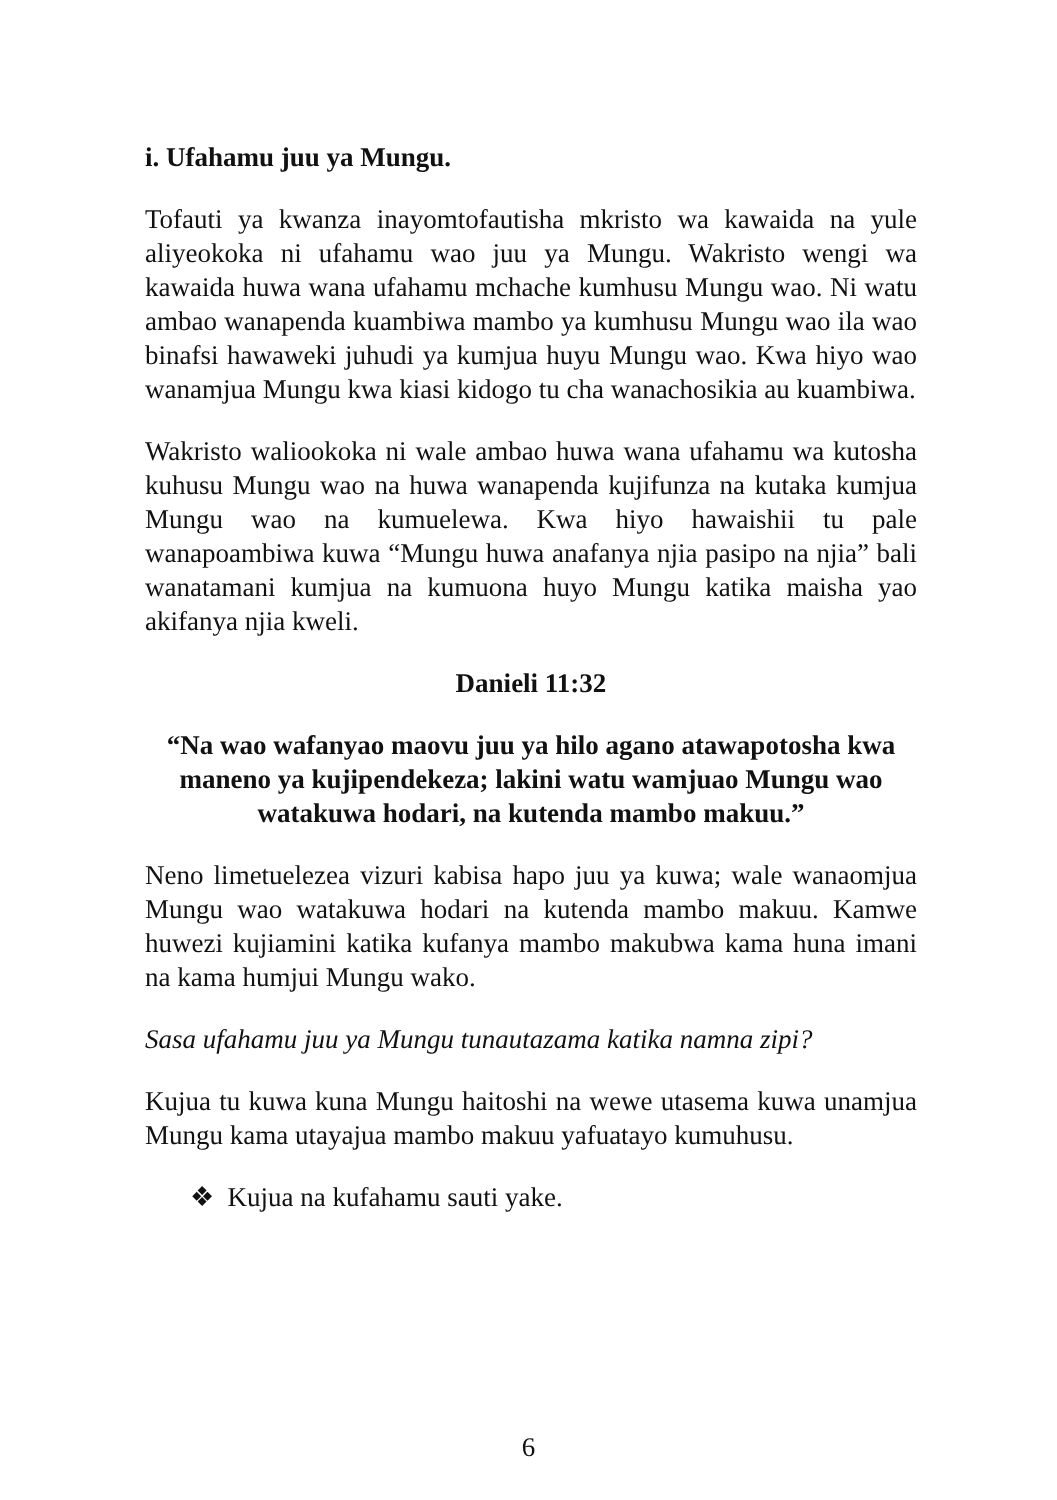i. Ufahamu juu ya Mungu.
Tofauti ya kwanza inayomtofautisha mkristo wa kawaida na yule aliyeokoka ni ufahamu wao juu ya Mungu. Wakristo wengi wa kawaida huwa wana ufahamu mchache kumhusu Mungu wao. Ni watu ambao wanapenda kuambiwa mambo ya kumhusu Mungu wao ila wao binafsi hawaweki juhudi ya kumjua huyu Mungu wao. Kwa hiyo wao wanamjua Mungu kwa kiasi kidogo tu cha wanachosikia au kuambiwa.
Wakristo waliookoka ni wale ambao huwa wana ufahamu wa kutosha kuhusu Mungu wao na huwa wanapenda kujifunza na kutaka kumjua Mungu wao na kumuelewa. Kwa hiyo hawaishii tu pale wanapoambiwa kuwa “Mungu huwa anafanya njia pasipo na njia” bali wanatamani kumjua na kumuona huyo Mungu katika maisha yao akifanya njia kweli.
Danieli 11:32
“Na wao wafanyao maovu juu ya hilo agano atawapotosha kwa maneno ya kujipendekeza; lakini watu wamjuao Mungu wao watakuwa hodari, na kutenda mambo makuu.”
Neno limetuelezea vizuri kabisa hapo juu ya kuwa; wale wanaomjua Mungu wao watakuwa hodari na kutenda mambo makuu. Kamwe huwezi kujiamini katika kufanya mambo makubwa kama huna imani na kama humjui Mungu wako.
Sasa ufahamu juu ya Mungu tunautazama katika namna zipi?
Kujua tu kuwa kuna Mungu haitoshi na wewe utasema kuwa unamjua Mungu kama utayajua mambo makuu yafuatayo kumuhusu.
❖ Kujua na kufahamu sauti yake.
6